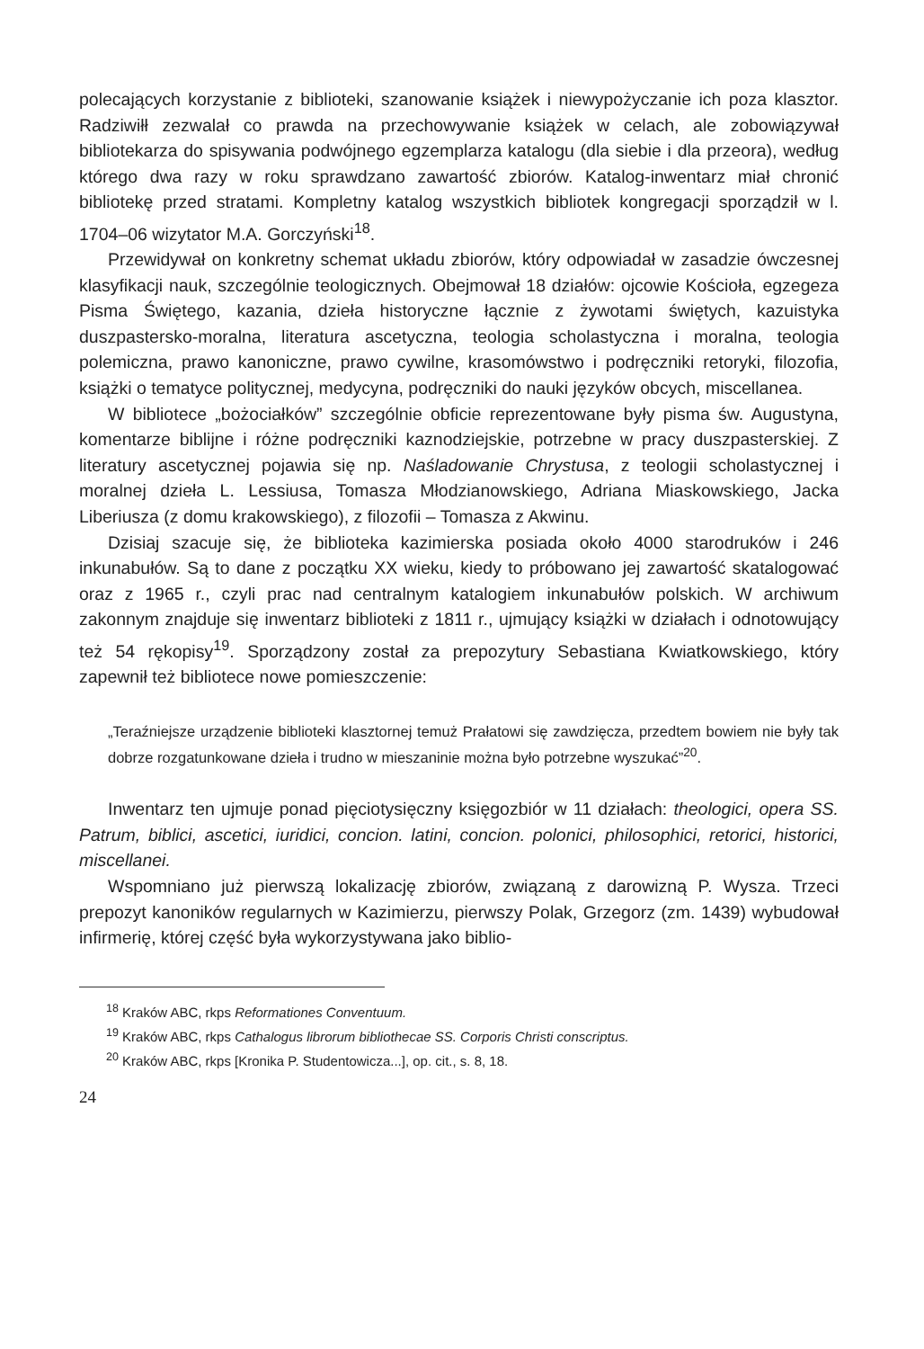polecających korzystanie z biblioteki, szanowanie książek i niewypożyczanie ich poza klasztor. Radziwiłł zezwalał co prawda na przechowywanie książek w celach, ale zobowiązywał bibliotekarza do spisywania podwójnego egzemplarza katalogu (dla siebie i dla przeora), według którego dwa razy w roku sprawdzano zawartość zbiorów. Katalog-inwentarz miał chronić bibliotekę przed stratami. Kompletny katalog wszystkich bibliotek kongregacji sporządził w l. 1704–06 wizytator M.A. Gorczyński<sup>18</sup>.
Przewidywał on konkretny schemat układu zbiorów, który odpowiadał w zasadzie ówczesnej klasyfikacji nauk, szczególnie teologicznych. Obejmował 18 działów: ojcowie Kościoła, egzegeza Pisma Świętego, kazania, dzieła historyczne łącznie z żywotami świętych, kazuistyka duszpastersko-moralna, literatura ascetyczna, teologia scholastyczna i moralna, teologia polemiczna, prawo kanoniczne, prawo cywilne, krasomówstwo i podręczniki retoryki, filozofia, książki o tematyce politycznej, medycyna, podręczniki do nauki języków obcych, miscellanea.
W bibliotece „bożociałków” szczególnie obficie reprezentowane były pisma św. Augustyna, komentarze biblijne i różne podręczniki kaznodziejskie, potrzebne w pracy duszpasterskiej. Z literatury ascetycznej pojawia się np. Naśladowanie Chrystusa, z teologii scholastycznej i moralnej dzieła L. Lessiusa, Tomasza Młodzianowskiego, Adriana Miaskowskiego, Jacka Liberiusza (z domu krakowskiego), z filozofii – Tomasza z Akwinu.
Dzisiaj szacuje się, że biblioteka kazimierska posiada około 4000 starodruków i 246 inkunabułów. Są to dane z początku XX wieku, kiedy to próbowano jej zawartość skatalogować oraz z 1965 r., czyli prac nad centralnym katalogiem inkunabułów polskich. W archiwum zakonnym znajduje się inwentarz biblioteki z 1811 r., ujmujący książki w działach i odnotowujący też 54 rękopisy<sup>19</sup>. Sporządzony został za prepozytury Sebastiana Kwiatkowskiego, który zapewnił też bibliotece nowe pomieszczenie:
„Teraźniejsze urządzenie biblioteki klasztornej temuż Prałatowi się zawdzięcza, przedtem bowiem nie były tak dobrze rozgatunkowane dzieła i trudno w mieszaninie można było potrzebne wyszukać”<sup>20</sup>.
Inwentarz ten ujmuje ponad pięciotysięczny księgozbiór w 11 działach: theologici, opera SS. Patrum, biblici, ascetici, iuridici, concion. latini, concion. polonici, philosophici, retorici, historici, miscellanei.
Wspomniano już pierwszą lokalizację zbiorów, związaną z darowizną P. Wysza. Trzeci prepozyt kanoników regularnych w Kazimierzu, pierwszy Polak, Grzegorz (zm. 1439) wybudował infirmerię, której część była wykorzystywana jako biblio-
<sup>18</sup> Kraków ABC, rkps Reformationes Conventuum.
<sup>19</sup> Kraków ABC, rkps Cathalogus librorum bibliothecae SS. Corporis Christi conscriptus.
<sup>20</sup> Kraków ABC, rkps [Kronika P. Studentowicza...], op. cit., s. 8, 18.
24